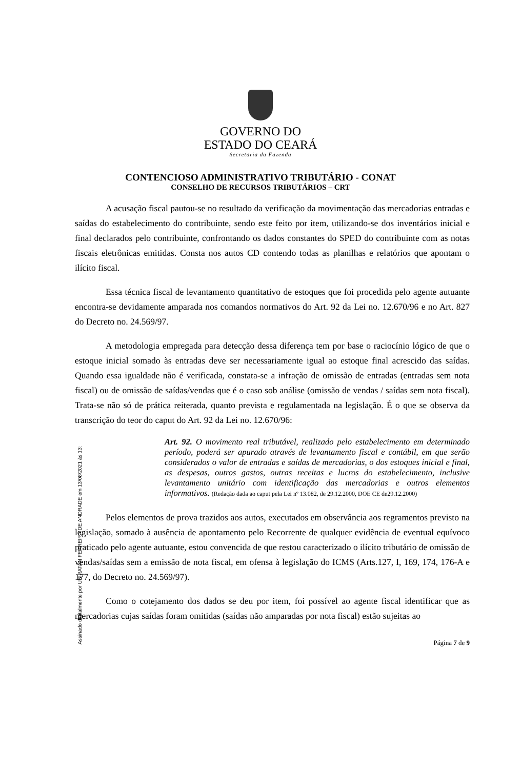GOVERNO DO
ESTADO DO CEARÁ
Secretaria da Fazenda
CONTENCIOSO ADMINISTRATIVO TRIBUTÁRIO - CONAT
CONSELHO DE RECURSOS TRIBUTÁRIOS – CRT
A acusação fiscal pautou-se no resultado da verificação da movimentação das mercadorias entradas e saídas do estabelecimento do contribuinte, sendo este feito por item, utilizando-se dos inventários inicial e final declarados pelo contribuinte, confrontando os dados constantes do SPED do contribuinte com as notas fiscais eletrônicas emitidas. Consta nos autos CD contendo todas as planilhas e relatórios que apontam o ilícito fiscal.
Essa técnica fiscal de levantamento quantitativo de estoques que foi procedida pelo agente autuante encontra-se devidamente amparada nos comandos normativos do Art. 92 da Lei no. 12.670/96 e no Art. 827 do Decreto no. 24.569/97.
A metodologia empregada para detecção dessa diferença tem por base o raciocínio lógico de que o estoque inicial somado às entradas deve ser necessariamente igual ao estoque final acrescido das saídas. Quando essa igualdade não é verificada, constata-se a infração de omissão de entradas (entradas sem nota fiscal) ou de omissão de saídas/vendas que é o caso sob análise (omissão de vendas / saídas sem nota fiscal). Trata-se não só de prática reiterada, quanto prevista e regulamentada na legislação. É o que se observa da transcrição do teor do caput do Art. 92 da Lei no. 12.670/96:
Art. 92. O movimento real tributável, realizado pelo estabelecimento em determinado período, poderá ser apurado através de levantamento fiscal e contábil, em que serão considerados o valor de entradas e saídas de mercadorias, o dos estoques inicial e final, as despesas, outros gastos, outras receitas e lucros do estabelecimento, inclusive levantamento unitário com identificação das mercadorias e outros elementos informativos. (Redação dada ao caput pela Lei nº 13.082, de 29.12.2000, DOE CE de29.12.2000)
Pelos elementos de prova trazidos aos autos, executados em observância aos regramentos previsto na legislação, somado à ausência de apontamento pelo Recorrente de qualquer evidência de eventual equívoco praticado pelo agente autuante, estou convencida de que restou caracterizado o ilícito tributário de omissão de vendas/saídas sem a emissão de nota fiscal, em ofensa à legislação do ICMS (Arts.127, I, 169, 174, 176-A e 177, do Decreto no. 24.569/97).
Como o cotejamento dos dados se deu por item, foi possível ao agente fiscal identificar que as mercadorias cujas saídas foram omitidas (saídas não amparadas por nota fiscal) estão sujeitas ao
Página 7 de 9
Assinado digitalmente por UBIRATAN FERREIRA DE ANDRADE em 13/08/2021 às 13: